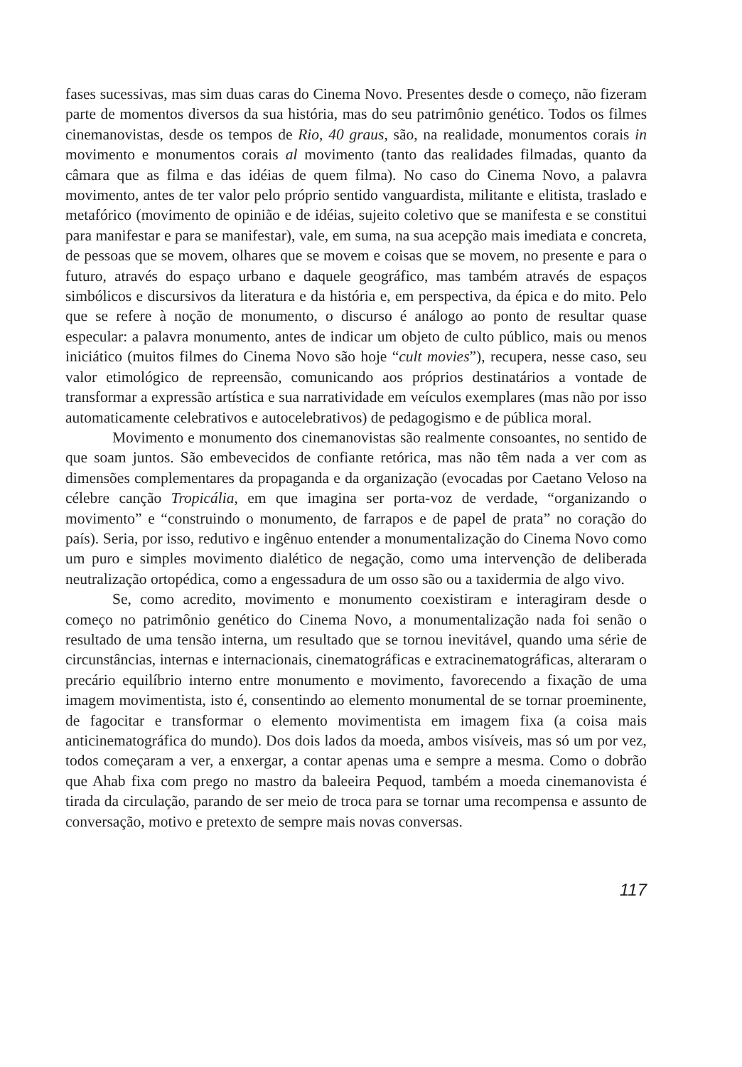fases sucessivas, mas sim duas caras do Cinema Novo. Presentes desde o começo, não fizeram parte de momentos diversos da sua história, mas do seu patrimônio genético. Todos os filmes cinemanovistas, desde os tempos de Rio, 40 graus, são, na realidade, monumentos corais in movimento e monumentos corais al movimento (tanto das realidades filmadas, quanto da câmara que as filma e das idéias de quem filma). No caso do Cinema Novo, a palavra movimento, antes de ter valor pelo próprio sentido vanguardista, militante e elitista, traslado e metafórico (movimento de opinião e de idéias, sujeito coletivo que se manifesta e se constitui para manifestar e para se manifestar), vale, em suma, na sua acepção mais imediata e concreta, de pessoas que se movem, olhares que se movem e coisas que se movem, no presente e para o futuro, através do espaço urbano e daquele geográfico, mas também através de espaços simbólicos e discursivos da literatura e da história e, em perspectiva, da épica e do mito. Pelo que se refere à noção de monumento, o discurso é análogo ao ponto de resultar quase especular: a palavra monumento, antes de indicar um objeto de culto público, mais ou menos iniciático (muitos filmes do Cinema Novo são hoje “cult movies”), recupera, nesse caso, seu valor etimológico de repreensão, comunicando aos próprios destinatários a vontade de transformar a expressão artística e sua narratividade em veículos exemplares (mas não por isso automaticamente celebrativos e autocelebrativos) de pedagogismo e de pública moral.
Movimento e monumento dos cinemanovistas são realmente consoantes, no sentido de que soam juntos. São embevecidos de confiante retórica, mas não têm nada a ver com as dimensões complementares da propaganda e da organização (evocadas por Caetano Veloso na célebre canção Tropicália, em que imagina ser porta-voz de verdade, “organizando o movimento” e “construindo o monumento, de farrapos e de papel de prata” no coração do país). Seria, por isso, redutivo e ingênuo entender a monumentalização do Cinema Novo como um puro e simples movimento dialético de negação, como uma intervenção de deliberada neutralização ortopédica, como a engessadura de um osso são ou a taxidermia de algo vivo.
Se, como acredito, movimento e monumento coexistiram e interagiram desde o começo no patrimônio genético do Cinema Novo, a monumentalização nada foi senão o resultado de uma tensão interna, um resultado que se tornou inevitável, quando uma série de circunstâncias, internas e internacionais, cinematográficas e extracinematográficas, alteraram o precário equilíbrio interno entre monumento e movimento, favorecendo a fixação de uma imagem movimentista, isto é, consentindo ao elemento monumental de se tornar proeminente, de fagocitar e transformar o elemento movimentista em imagem fixa (a coisa mais anticinematográfica do mundo). Dos dois lados da moeda, ambos visíveis, mas só um por vez, todos começaram a ver, a enxergar, a contar apenas uma e sempre a mesma. Como o dobrão que Ahab fixa com prego no mastro da baleeira Pequod, também a moeda cinemanovista é tirada da circulação, parando de ser meio de troca para se tornar uma recompensa e assunto de conversação, motivo e pretexto de sempre mais novas conversas.
117